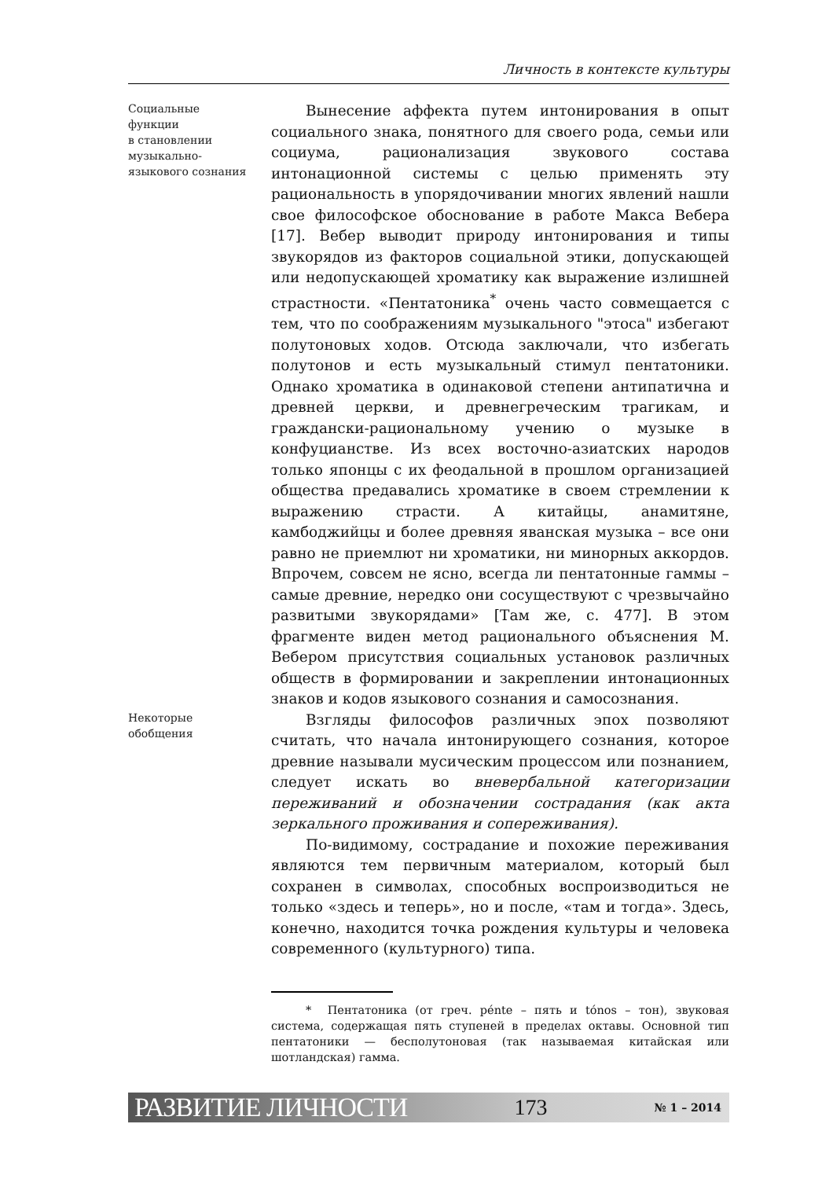Личность в контексте культуры
Социальные
функции
в становлении
музыкально-
языкового сознания
Вынесение аффекта путем интонирования в опыт социального знака, понятного для своего рода, семьи или социума, рационализация звукового состава интонационной системы с целью применять эту рациональность в упорядочивании многих явлений нашли свое философское обоснование в работе Макса Вебера [17]. Вебер выводит природу интонирования и типы звукорядов из факторов социальной этики, допускающей или недопускающей хроматику как выражение излишней страстности. «Пентатоника<sup>*</sup> очень часто совмещается с тем, что по соображениям музыкального "этоса" избегают полутоновых ходов. Отсюда заключали, что избегать полутонов и есть музыкальный стимул пентатоники. Однако хроматика в одинаковой степени антипатична и древней церкви, и древнегреческим трагикам, и граждански-рациональному учению о музыке в конфуцианстве. Из всех восточно-азиатских народов только японцы с их феодальной в прошлом организацией общества предавались хроматике в своем стремлении к выражению страсти. А китайцы, анамитяне, камбоджийцы и более древняя яванская музыка – все они равно не приемлют ни хроматики, ни минорных аккордов. Впрочем, совсем не ясно, всегда ли пентатонные гаммы – самые древние, нередко они сосуществуют с чрезвычайно развитыми звукорядами» [Там же, с. 477]. В этом фрагменте виден метод рационального объяснения М. Вебером присутствия социальных установок различных обществ в формировании и закреплении интонационных знаков и кодов языкового сознания и самосознания.
Некоторые
обобщения
Взгляды философов различных эпох позволяют считать, что начала интонирующего сознания, которое древние называли мусическим процессом или познанием, следует искать во вневербальной категоризации переживаний и обозначении сострадания (как акта зеркального проживания и сопереживания).
По-видимому, сострадание и похожие переживания являются тем первичным материалом, который был сохранен в символах, способных воспроизводиться не только «здесь и теперь», но и после, «там и тогда». Здесь, конечно, находится точка рождения культуры и человека современного (культурного) типа.
* Пентатоника (от греч. pénte – пять и tónos – тон), звуковая система, содержащая пять ступеней в пределах октавы. Основной тип пентатоники — бесполутоновая (так называемая китайская или шотландская) гамма.
РАЗВИТИЕ ЛИЧНОСТИ 173 № 1 – 2014